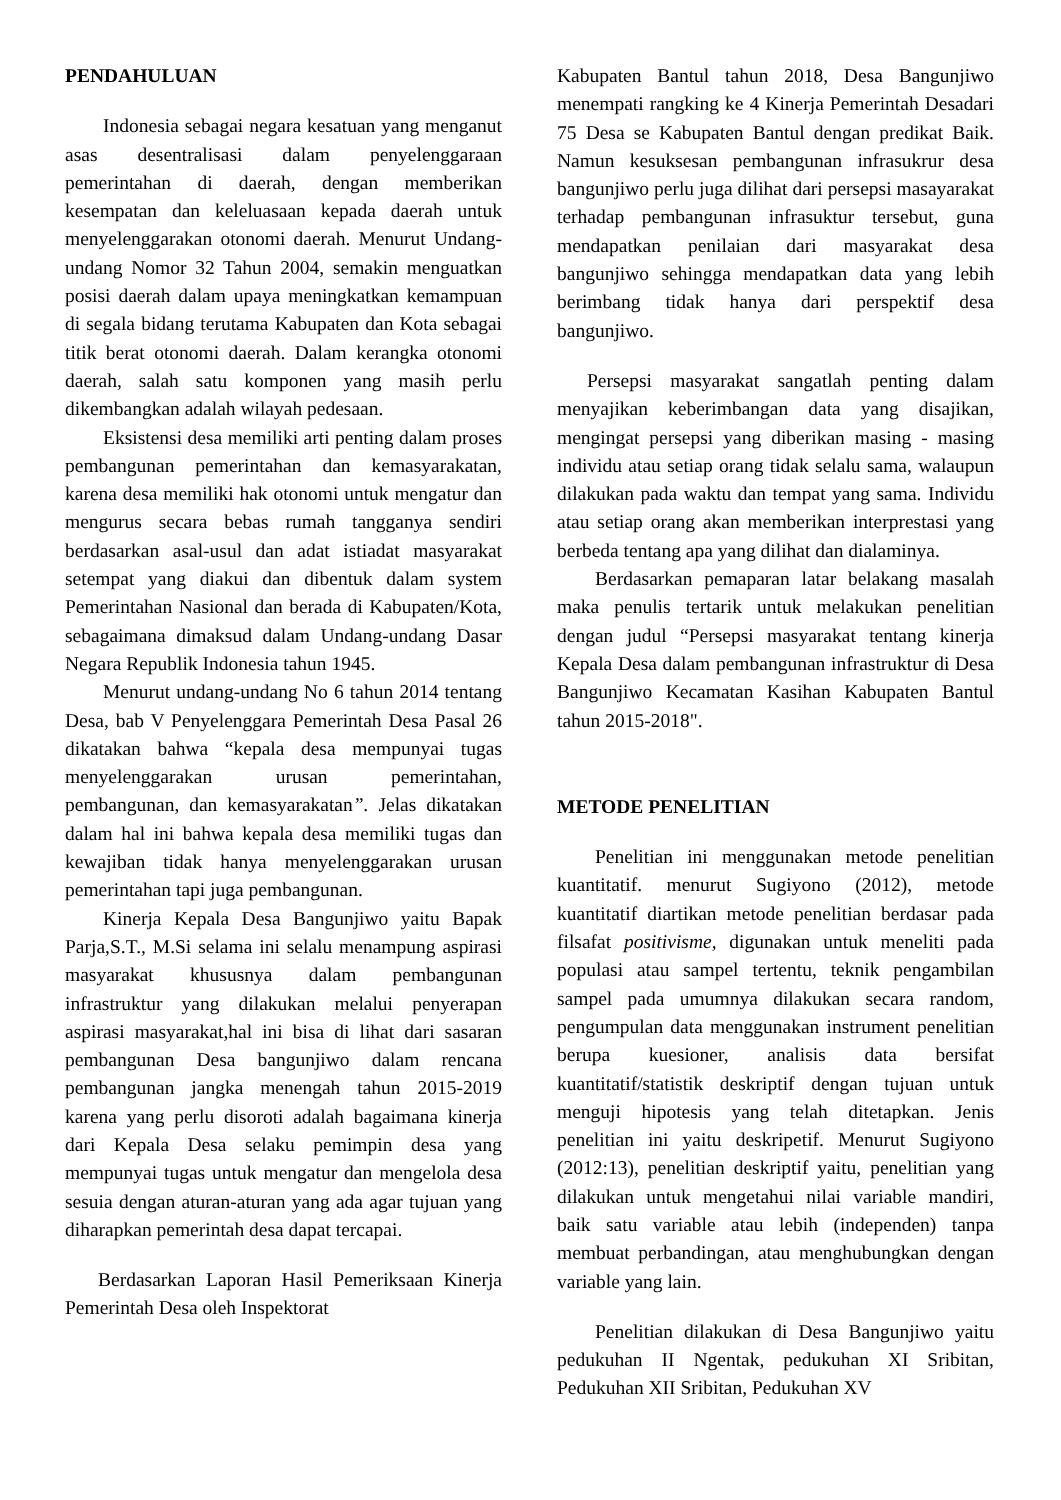PENDAHULUAN
Indonesia sebagai negara kesatuan yang menganut asas desentralisasi dalam penyelenggaraan pemerintahan di daerah, dengan memberikan kesempatan dan keleluasaan kepada daerah untuk menyelenggarakan otonomi daerah. Menurut Undang-undang Nomor 32 Tahun 2004, semakin menguatkan posisi daerah dalam upaya meningkatkan kemampuan di segala bidang terutama Kabupaten dan Kota sebagai titik berat otonomi daerah. Dalam kerangka otonomi daerah, salah satu komponen yang masih perlu dikembangkan adalah wilayah pedesaan.
Eksistensi desa memiliki arti penting dalam proses pembangunan pemerintahan dan kemasyarakatan, karena desa memiliki hak otonomi untuk mengatur dan mengurus secara bebas rumah tangganya sendiri berdasarkan asal-usul dan adat istiadat masyarakat setempat yang diakui dan dibentuk dalam system Pemerintahan Nasional dan berada di Kabupaten/Kota, sebagaimana dimaksud dalam Undang-undang Dasar Negara Republik Indonesia tahun 1945.
Menurut undang-undang No 6 tahun 2014 tentang Desa, bab V Penyelenggara Pemerintah Desa Pasal 26 dikatakan bahwa “kepala desa mempunyai tugas menyelenggarakan urusan pemerintahan, pembangunan, dan kemasyarakatan”. Jelas dikatakan dalam hal ini bahwa kepala desa memiliki tugas dan kewajiban tidak hanya menyelenggarakan urusan pemerintahan tapi juga pembangunan.
Kinerja Kepala Desa Bangunjiwo yaitu Bapak Parja,S.T., M.Si selama ini selalu menampung aspirasi masyarakat khususnya dalam pembangunan infrastruktur yang dilakukan melalui penyerapan aspirasi masyarakat,hal ini bisa di lihat dari sasaran pembangunan Desa bangunjiwo dalam rencana pembangunan jangka menengah tahun 2015-2019 karena yang perlu disoroti adalah bagaimana kinerja dari Kepala Desa selaku pemimpin desa yang mempunyai tugas untuk mengatur dan mengelola desa sesuia dengan aturan-aturan yang ada agar tujuan yang diharapkan pemerintah desa dapat tercapai.
Berdasarkan Laporan Hasil Pemeriksaan Kinerja Pemerintah Desa oleh Inspektorat
Kabupaten Bantul tahun 2018, Desa Bangunjiwo menempati rangking ke 4 Kinerja Pemerintah Desadari 75 Desa se Kabupaten Bantul dengan predikat Baik. Namun kesuksesan pembangunan infrasukrur desa bangunjiwo perlu juga dilihat dari persepsi masayarakat terhadap pembangunan infrasuktur tersebut, guna mendapatkan penilaian dari masyarakat desa bangunjiwo sehingga mendapatkan data yang lebih berimbang tidak hanya dari perspektif desa bangunjiwo.
Persepsi masyarakat sangatlah penting dalam menyajikan keberimbangan data yang disajikan, mengingat persepsi yang diberikan masing - masing individu atau setiap orang tidak selalu sama, walaupun dilakukan pada waktu dan tempat yang sama. Individu atau setiap orang akan memberikan interprestasi yang berbeda tentang apa yang dilihat dan dialaminya.
Berdasarkan pemaparan latar belakang masalah maka penulis tertarik untuk melakukan penelitian dengan judul “Persepsi masyarakat tentang kinerja Kepala Desa dalam pembangunan infrastruktur di Desa Bangunjiwo Kecamatan Kasihan Kabupaten Bantul tahun 2015-2018".
METODE PENELITIAN
Penelitian ini menggunakan metode penelitian kuantitatif. menurut Sugiyono (2012), metode kuantitatif diartikan metode penelitian berdasar pada filsafat positivisme, digunakan untuk meneliti pada populasi atau sampel tertentu, teknik pengambilan sampel pada umumnya dilakukan secara random, pengumpulan data menggunakan instrument penelitian berupa kuesioner, analisis data bersifat kuantitatif/statistik deskriptif dengan tujuan untuk menguji hipotesis yang telah ditetapkan. Jenis penelitian ini yaitu deskripetif. Menurut Sugiyono (2012:13), penelitian deskriptif yaitu, penelitian yang dilakukan untuk mengetahui nilai variable mandiri, baik satu variable atau lebih (independen) tanpa membuat perbandingan, atau menghubungkan dengan variable yang lain.
Penelitian dilakukan di Desa Bangunjiwo yaitu pedukuhan II Ngentak, pedukuhan XI Sribitan, Pedukuhan XII Sribitan, Pedukuhan XV